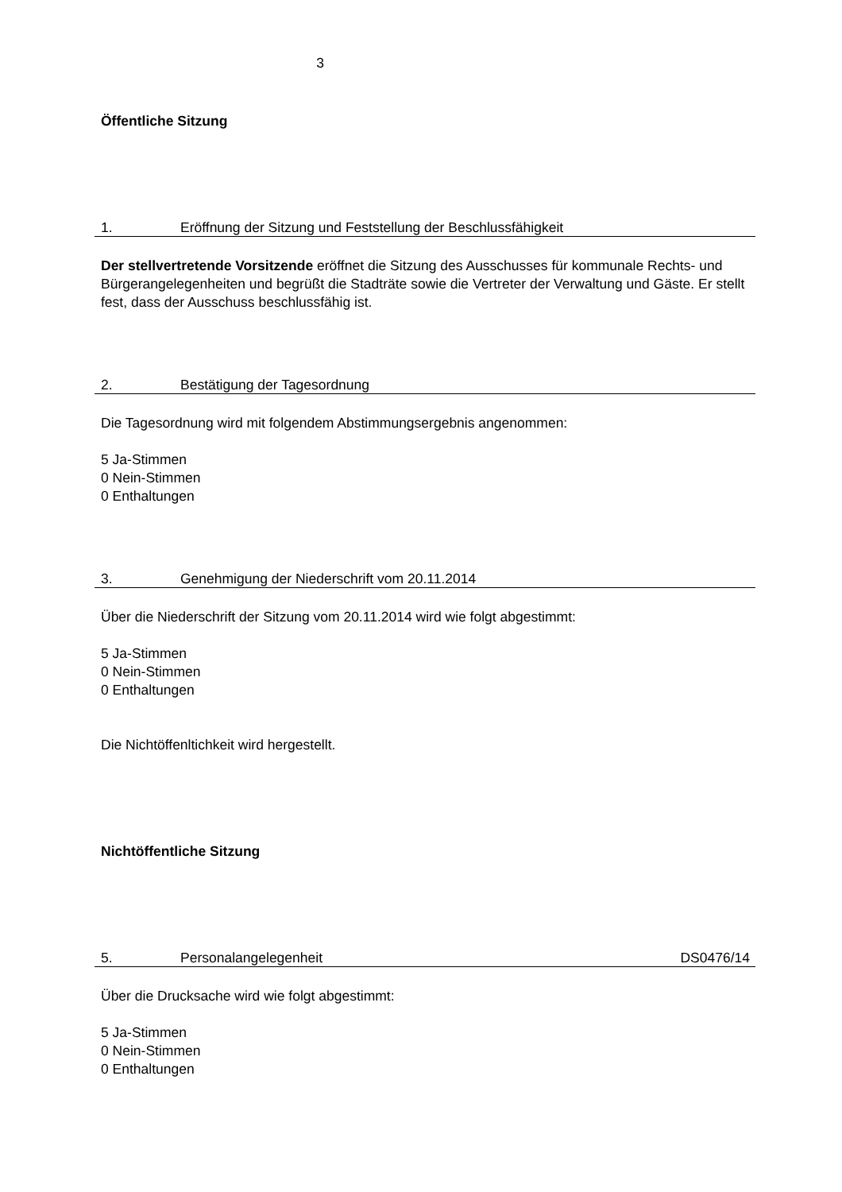3
Öffentliche Sitzung
1. Eröffnung der Sitzung und Feststellung der Beschlussfähigkeit
Der stellvertretende Vorsitzende eröffnet die Sitzung des Ausschusses für kommunale Rechts- und Bürgerangelegenheiten und begrüßt die Stadträte sowie die Vertreter der Verwaltung und Gäste. Er stellt fest, dass der Ausschuss beschlussfähig ist.
2. Bestätigung der Tagesordnung
Die Tagesordnung wird mit folgendem Abstimmungsergebnis angenommen:
5 Ja-Stimmen
0 Nein-Stimmen
0 Enthaltungen
3. Genehmigung der Niederschrift vom 20.11.2014
Über die Niederschrift der Sitzung vom 20.11.2014 wird wie folgt abgestimmt:
5 Ja-Stimmen
0 Nein-Stimmen
0 Enthaltungen
Die Nichtöffenltichkeit wird hergestellt.
Nichtöffentliche Sitzung
5. Personalangelegenheit DS0476/14
Über die Drucksache wird wie folgt abgestimmt:
5 Ja-Stimmen
0 Nein-Stimmen
0 Enthaltungen